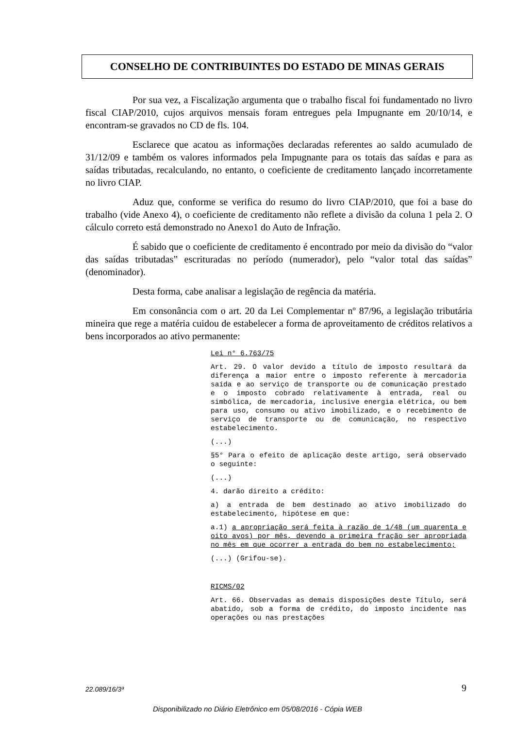CONSELHO DE CONTRIBUINTES DO ESTADO DE MINAS GERAIS
Por sua vez, a Fiscalização argumenta que o trabalho fiscal foi fundamentado no livro fiscal CIAP/2010, cujos arquivos mensais foram entregues pela Impugnante em 20/10/14, e encontram-se gravados no CD de fls. 104.
Esclarece que acatou as informações declaradas referentes ao saldo acumulado de 31/12/09 e também os valores informados pela Impugnante para os totais das saídas e para as saídas tributadas, recalculando, no entanto, o coeficiente de creditamento lançado incorretamente no livro CIAP.
Aduz que, conforme se verifica do resumo do livro CIAP/2010, que foi a base do trabalho (vide Anexo 4), o coeficiente de creditamento não reflete a divisão da coluna 1 pela 2. O cálculo correto está demonstrado no Anexo1 do Auto de Infração.
É sabido que o coeficiente de creditamento é encontrado por meio da divisão do “valor das saídas tributadas” escrituradas no período (numerador), pelo “valor total das saídas” (denominador).
Desta forma, cabe analisar a legislação de regência da matéria.
Em consonância com o art. 20 da Lei Complementar nº 87/96, a legislação tributária mineira que rege a matéria cuidou de estabelecer a forma de aproveitamento de créditos relativos a bens incorporados ao ativo permanente:
Lei n° 6.763/75
Art. 29. O valor devido a título de imposto resultará da diferença a maior entre o imposto referente à mercadoria saída e ao serviço de transporte ou de comunicação prestado e o imposto cobrado relativamente à entrada, real ou simbólica, de mercadoria, inclusive energia elétrica, ou bem para uso, consumo ou ativo imobilizado, e o recebimento de serviço de transporte ou de comunicação, no respectivo estabelecimento.
(...)
§5° Para o efeito de aplicação deste artigo, será observado o seguinte:
(...)
4. darão direito a crédito:
a) a entrada de bem destinado ao ativo imobilizado do estabelecimento, hipótese em que:
a.1) a apropriação será feita à razão de 1/48 (um quarenta e oito avos) por mês, devendo a primeira fração ser apropriada no mês em que ocorrer a entrada do bem no estabelecimento;
(...) (Grifou-se).
RICMS/02
Art. 66. Observadas as demais disposições deste Título, será abatido, sob a forma de crédito, do imposto incidente nas operações ou nas prestações
22.089/16/3ª 9
Disponibilizado no Diário Eletrônico em 05/08/2016 - Cópia WEB